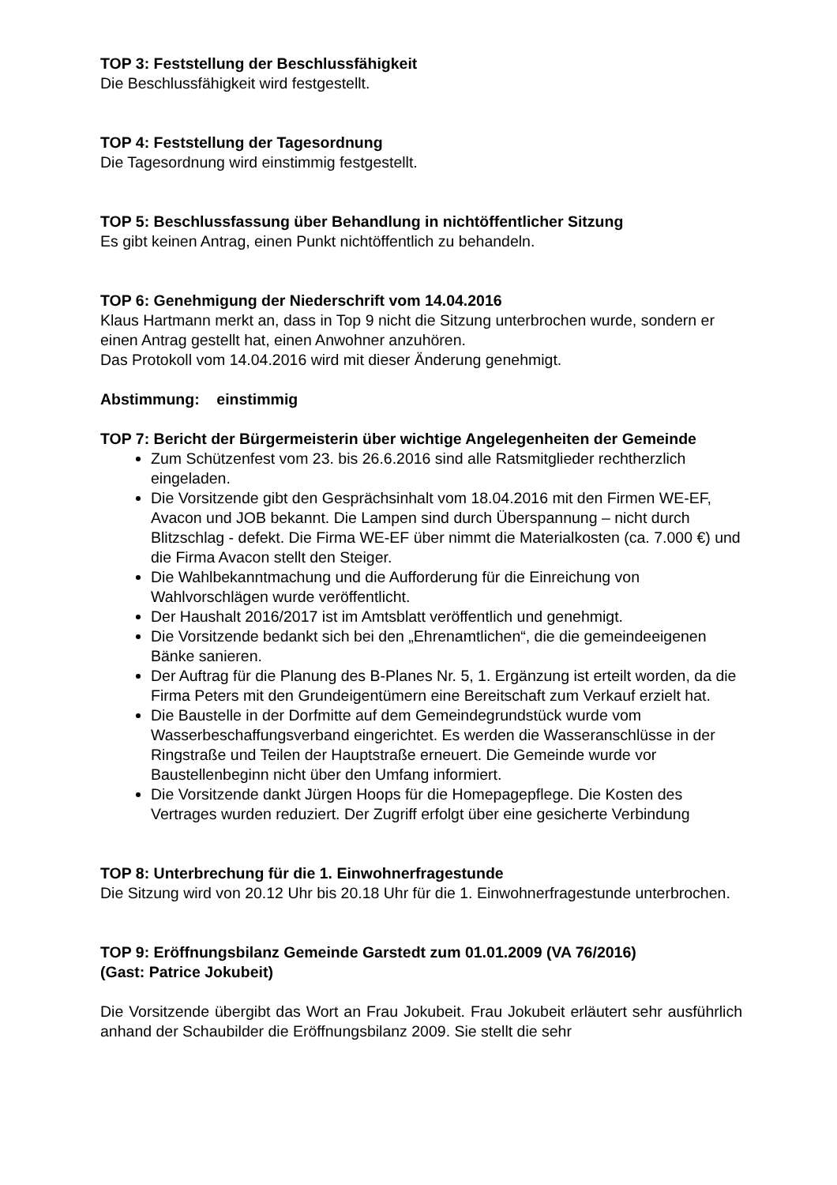TOP 3: Feststellung der Beschlussfähigkeit
Die Beschlussfähigkeit wird festgestellt.
TOP 4: Feststellung der Tagesordnung
Die Tagesordnung wird einstimmig festgestellt.
TOP 5: Beschlussfassung über Behandlung in nichtöffentlicher Sitzung
Es gibt keinen Antrag, einen Punkt nichtöffentlich zu behandeln.
TOP 6: Genehmigung der Niederschrift vom 14.04.2016
Klaus Hartmann merkt an, dass in Top 9 nicht die Sitzung unterbrochen wurde, sondern er einen Antrag gestellt hat, einen Anwohner anzuhören.
Das Protokoll vom 14.04.2016 wird mit dieser Änderung genehmigt.
Abstimmung: einstimmig
TOP 7: Bericht der Bürgermeisterin über wichtige Angelegenheiten der Gemeinde
Zum Schützenfest vom 23. bis 26.6.2016 sind alle Ratsmitglieder rechtherzlich eingeladen.
Die Vorsitzende gibt den Gesprächsinhalt vom 18.04.2016 mit den Firmen WE-EF, Avacon und JOB bekannt. Die Lampen sind durch Überspannung – nicht durch Blitzschlag - defekt. Die Firma WE-EF über nimmt die Materialkosten (ca. 7.000 €) und die Firma Avacon stellt den Steiger.
Die Wahlbekanntmachung und die Aufforderung für die Einreichung von Wahlvorschlägen wurde veröffentlicht.
Der Haushalt 2016/2017 ist im Amtsblatt veröffentlich und genehmigt.
Die Vorsitzende bedankt sich bei den „Ehrenamtlichen“, die die gemeindeeigenen Bänke sanieren.
Der Auftrag für die Planung des B-Planes Nr. 5, 1. Ergänzung ist erteilt worden, da die Firma Peters mit den Grundeigentümern eine Bereitschaft zum Verkauf erzielt hat.
Die Baustelle in der Dorfmitte auf dem Gemeindegrundstück wurde vom Wasserbeschaffungsverband eingerichtet. Es werden die Wasseranschlüsse in der Ringstraße und Teilen der Hauptstraße erneuert. Die Gemeinde wurde vor Baustellenbeginn nicht über den Umfang informiert.
Die Vorsitzende dankt Jürgen Hoops für die Homepagepflege. Die Kosten des Vertrages wurden reduziert. Der Zugriff erfolgt über eine gesicherte Verbindung
TOP 8: Unterbrechung für die 1. Einwohnerfragestunde
Die Sitzung wird von 20.12 Uhr bis 20.18 Uhr für die 1. Einwohnerfragestunde unterbrochen.
TOP 9: Eröffnungsbilanz Gemeinde Garstedt zum 01.01.2009 (VA 76/2016)
(Gast: Patrice Jokubeit)
Die Vorsitzende übergibt das Wort an Frau Jokubeit. Frau Jokubeit erläutert sehr ausführlich anhand der Schaubilder die Eröffnungsbilanz 2009. Sie stellt die sehr